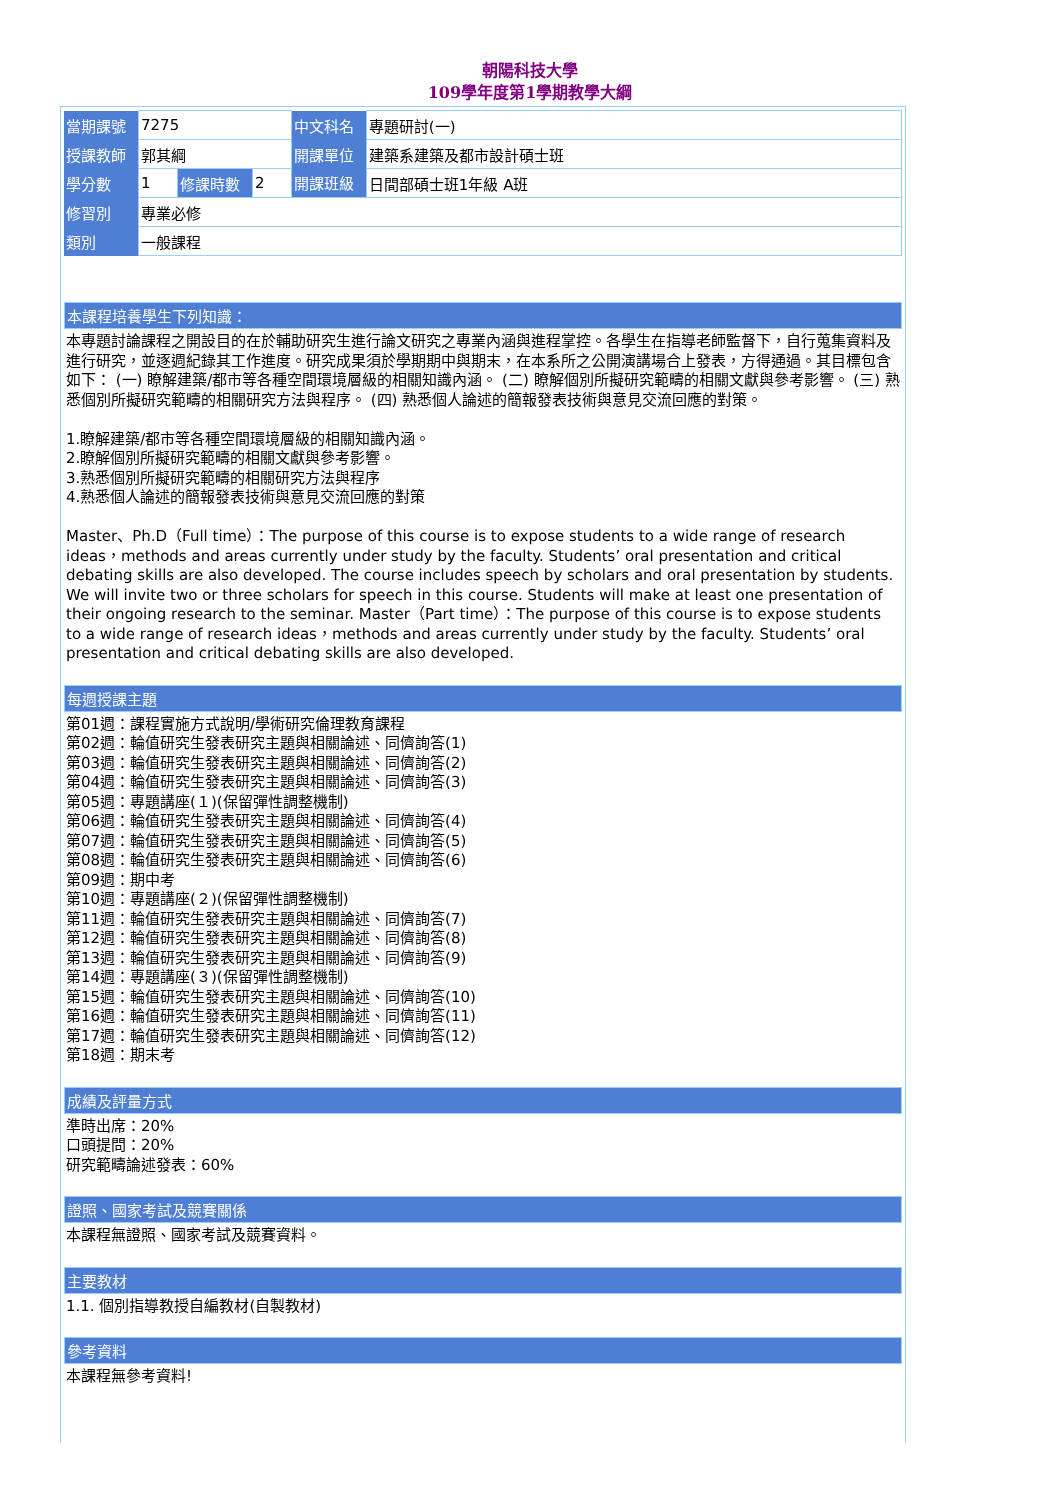朝陽科技大學
109學年度第1學期教學大綱
| 當期課號 | 7275 | | | 中文科名 | 專題研討(一) |
| 授課教師 | 郭其綱 | | | 開課單位 | 建築系建築及都市設計碩士班 |
| 學分數 | 1 | 修課時數 | 2 | 開課班級 | 日間部碩士班1年級 A班 |
| 修習別 | 專業必修 | | | | |
| 類別 | 一般課程 | | | | |
本課程培養學生下列知識：
本專題討論課程之開設目的在於輔助研究生進行論文研究之專業內涵與進程掌控。各學生在指導老師監督下，自行蒐集資料及進行研究，並逐週紀錄其工作進度。研究成果須於學期期中與期末，在本系所之公開演講場合上發表，方得通過。其目標包含如下： (一) 瞭解建築/都市等各種空間環境層級的相關知識內涵。 (二) 瞭解個別所擬研究範疇的相關文獻與參考影響。 (三) 熟悉個別所擬研究範疇的相關研究方法與程序。 (四) 熟悉個人論述的簡報發表技術與意見交流回應的對策。
1.瞭解建築/都市等各種空間環境層級的相關知識內涵。
2.瞭解個別所擬研究範疇的相關文獻與參考影響。
3.熟悉個別所擬研究範疇的相關研究方法與程序
4.熟悉個人論述的簡報發表技術與意見交流回應的對策
Master、Ph.D（Full time）：The purpose of this course is to expose students to a wide range of research ideas，methods and areas currently under study by the faculty. Students’ oral presentation and critical debating skills are also developed. The course includes speech by scholars and oral presentation by students. We will invite two or three scholars for speech in this course. Students will make at least one presentation of their ongoing research to the seminar. Master（Part time）：The purpose of this course is to expose students to a wide range of research ideas，methods and areas currently under study by the faculty. Students’ oral presentation and critical debating skills are also developed.
每週授課主題
第01週：課程實施方式說明/學術研究倫理教育課程
第02週：輪值研究生發表研究主題與相關論述、同儕詢答(1)
第03週：輪值研究生發表研究主題與相關論述、同儕詢答(2)
第04週：輪值研究生發表研究主題與相關論述、同儕詢答(3)
第05週：專題講座(１)(保留彈性調整機制)
第06週：輪值研究生發表研究主題與相關論述、同儕詢答(4)
第07週：輪值研究生發表研究主題與相關論述、同儕詢答(5)
第08週：輪值研究生發表研究主題與相關論述、同儕詢答(6)
第09週：期中考
第10週：專題講座(２)(保留彈性調整機制)
第11週：輪值研究生發表研究主題與相關論述、同儕詢答(7)
第12週：輪值研究生發表研究主題與相關論述、同儕詢答(8)
第13週：輪值研究生發表研究主題與相關論述、同儕詢答(9)
第14週：專題講座(３)(保留彈性調整機制)
第15週：輪值研究生發表研究主題與相關論述、同儕詢答(10)
第16週：輪值研究生發表研究主題與相關論述、同儕詢答(11)
第17週：輪值研究生發表研究主題與相關論述、同儕詢答(12)
第18週：期末考
成績及評量方式
準時出席：20%
口頭提問：20%
研究範疇論述發表：60%
證照、國家考試及競賽關係
本課程無證照、國家考試及競賽資料。
主要教材
1.1. 個別指導教授自編教材(自製教材)
參考資料
本課程無參考資料!